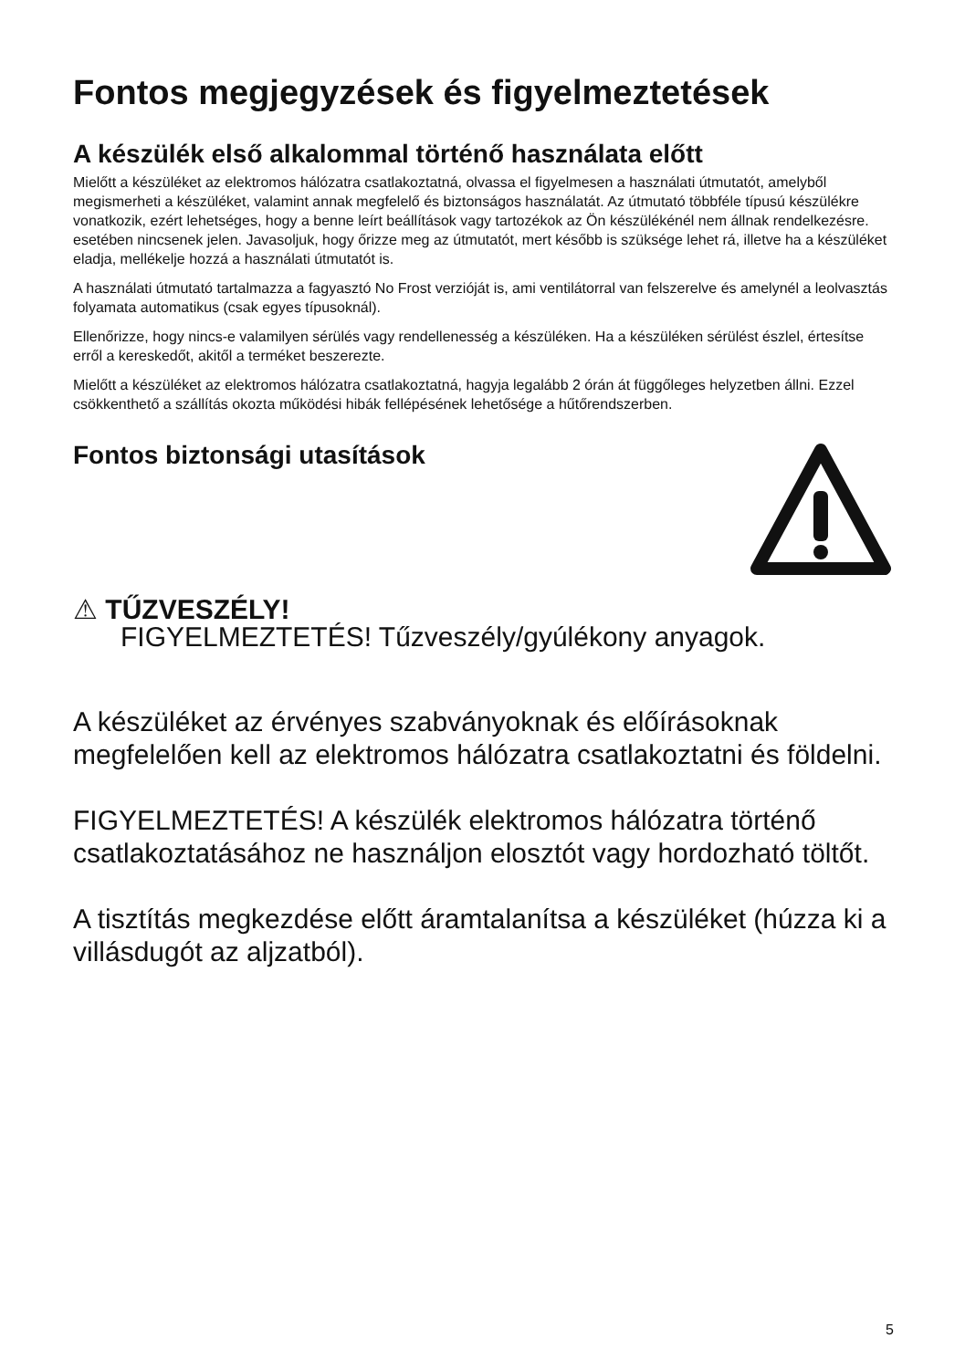Fontos megjegyzések és figyelmeztetések
A készülék első alkalommal történő használata előtt
Mielőtt a készüléket az elektromos hálózatra csatlakoztatná, olvassa el figyelmesen a használati útmutatót, amelyből megismerheti a készüléket, valamint annak megfelelő és biztonságos használatát. Az útmutató többféle típusú készülékre vonatkozik, ezért lehetséges, hogy a benne leírt beállítások vagy tartozékok az Ön készülékénél nem állnak rendelkezésre. esetében nincsenek jelen. Javasoljuk, hogy őrizze meg az útmutatót, mert később is szüksége lehet rá, illetve ha a készüléket eladja, mellékelje hozzá a használati útmutatót is.
A használati útmutató tartalmazza a fagyasztó No Frost verzióját is, ami ventilátorral van felszerelve és amelynél a leolvasztás folyamata automatikus (csak egyes típusoknál).
Ellenőrizze, hogy nincs-e valamilyen sérülés vagy rendellenesség a készüléken. Ha a készüléken sérülést észlel, értesítse erről a kereskedőt, akitől a terméket beszerezte.
Mielőtt a készüléket az elektromos hálózatra csatlakoztatná, hagyja legalább 2 órán át függőleges helyzetben állni. Ezzel csökkenthető a szállítás okozta működési hibák fellépésének lehetősége a hűtőrendszerben.
Fontos biztonsági utasítások
⚠ TŰZVESZÉLY!
FIGYELMEZTETÉS! Tűzveszély/gyúlékony anyagok.
A készüléket az érvényes szabványoknak és előírásoknak megfelelően kell az elektromos hálózatra csatlakoztatni és földelni.
FIGYELMEZTETÉS! A készülék elektromos hálózatra történő csatlakoztatásához ne használjon elosztót vagy hordozható töltőt.
A tisztítás megkezdése előtt áramtalanítsa a készüléket (húzza ki a villásdugót az aljzatból).
5